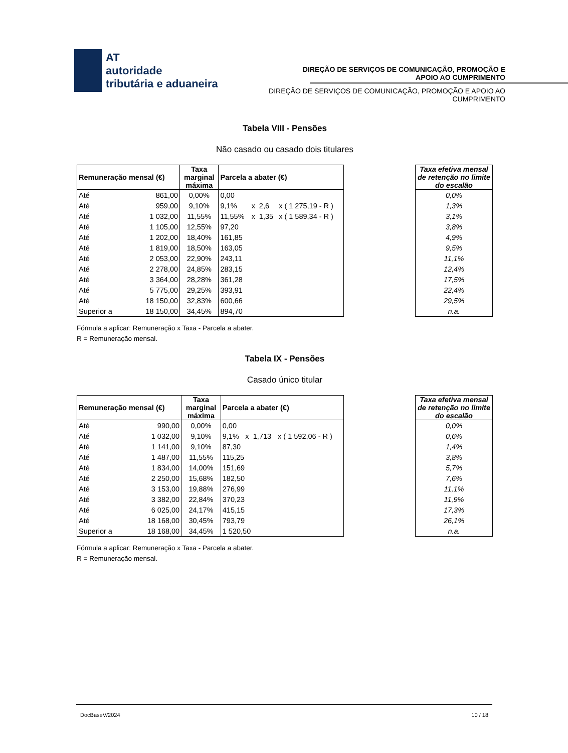AT
autoridade
tributária e aduaneira
DIREÇÃO DE SERVIÇOS DE COMUNICAÇÃO, PROMOÇÃO E APOIO AO CUMPRIMENTO
DIREÇÃO DE SERVIÇOS DE COMUNICAÇÃO, PROMOÇÃO E APOIO AO CUMPRIMENTO
Tabela VIII - Pensões
Não casado ou casado dois titulares
| Remuneração mensal (€) | | Taxa marginal máxima | Parcela a abater (€) | | | |
| --- | --- | --- | --- | --- | --- | --- |
| Até | 861,00 | 0,00% | 0,00 | | | |
| Até | 959,00 | 9,10% | 9,1% | x | 2,6 | x ( 1 275,19 - R ) |
| Até | 1 032,00 | 11,55% | 11,55% | x | 1,35 | x ( 1 589,34 - R ) |
| Até | 1 105,00 | 12,55% | 97,20 | | | |
| Até | 1 202,00 | 18,40% | 161,85 | | | |
| Até | 1 819,00 | 18,50% | 163,05 | | | |
| Até | 2 053,00 | 22,90% | 243,11 | | | |
| Até | 2 278,00 | 24,85% | 283,15 | | | |
| Até | 3 364,00 | 28,28% | 361,28 | | | |
| Até | 5 775,00 | 29,25% | 393,91 | | | |
| Até | 18 150,00 | 32,83% | 600,66 | | | |
| Superior a | 18 150,00 | 34,45% | 894,70 | | | |
| Taxa efetiva mensal de retenção no limite do escalão |
| --- |
| 0,0% |
| 1,3% |
| 3,1% |
| 3,8% |
| 4,9% |
| 9,5% |
| 11,1% |
| 12,4% |
| 17,5% |
| 22,4% |
| 29,5% |
| n.a. |
Fórmula a aplicar: Remuneração x Taxa - Parcela a abater.
R = Remuneração mensal.
Tabela IX - Pensões
Casado único titular
| Remuneração mensal (€) | | Taxa marginal máxima | Parcela a abater (€) | | | |
| --- | --- | --- | --- | --- | --- | --- |
| Até | 990,00 | 0,00% | 0,00 | | | |
| Até | 1 032,00 | 9,10% | 9,1% | x | 1,713 | x ( 1 592,06 - R ) |
| Até | 1 141,00 | 9,10% | 87,30 | | | |
| Até | 1 487,00 | 11,55% | 115,25 | | | |
| Até | 1 834,00 | 14,00% | 151,69 | | | |
| Até | 2 250,00 | 15,68% | 182,50 | | | |
| Até | 3 153,00 | 19,88% | 276,99 | | | |
| Até | 3 382,00 | 22,84% | 370,23 | | | |
| Até | 6 025,00 | 24,17% | 415,15 | | | |
| Até | 18 168,00 | 30,45% | 793,79 | | | |
| Superior a | 18 168,00 | 34,45% | 1 520,50 | | | |
| Taxa efetiva mensal de retenção no limite do escalão |
| --- |
| 0,0% |
| 0,6% |
| 1,4% |
| 3,8% |
| 5,7% |
| 7,6% |
| 11,1% |
| 11,9% |
| 17,3% |
| 26,1% |
| n.a. |
Fórmula a aplicar: Remuneração x Taxa - Parcela a abater.
R = Remuneração mensal.
DocBaseV/2024 10 / 18